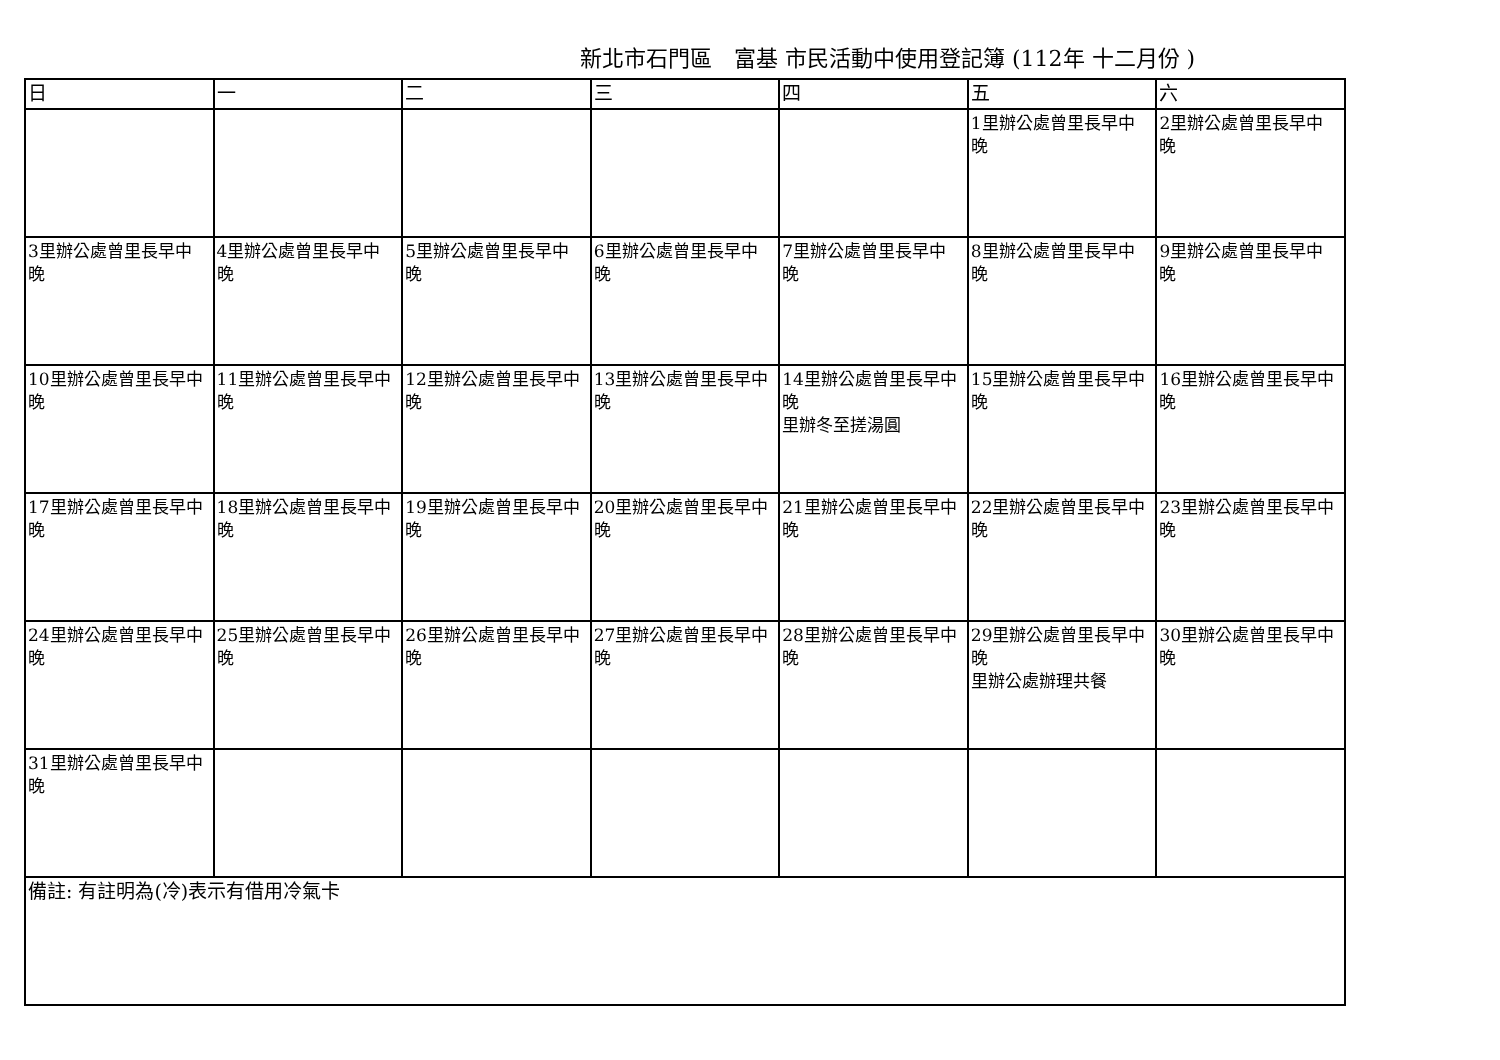新北市石門區　富基 市民活動中使用登記簿 (112年 十二月份 )
| 日 | 一 | 二 | 三 | 四 | 五 | 六 |
| --- | --- | --- | --- | --- | --- | --- |
| | | | | | 1里辦公處曾里長早中 晚 | 2里辦公處曾里長早中 晚 |
| 3里辦公處曾里長早中 晚 | 4里辦公處曾里長早中 晚 | 5里辦公處曾里長早中 晚 | 6里辦公處曾里長早中 晚 | 7里辦公處曾里長早中 晚 | 8里辦公處曾里長早中 晚 | 9里辦公處曾里長早中 晚 |
| 10里辦公處曾里長早中 晚 | 11里辦公處曾里長早中 晚 | 12里辦公處曾里長早中 晚 | 13里辦公處曾里長早中 晚 | 14里辦公處曾里長早中 晚 里辦冬至搓湯圓 | 15里辦公處曾里長早中 晚 | 16里辦公處曾里長早中 晚 |
| 17里辦公處曾里長早中 晚 | 18里辦公處曾里長早中 晚 | 19里辦公處曾里長早中 晚 | 20里辦公處曾里長早中 晚 | 21里辦公處曾里長早中 晚 | 22里辦公處曾里長早中 晚 | 23里辦公處曾里長早中 晚 |
| 24里辦公處曾里長早中 晚 | 25里辦公處曾里長早中 晚 | 26里辦公處曾里長早中 晚 | 27里辦公處曾里長早中 晚 | 28里辦公處曾里長早中 晚 | 29里辦公處曾里長早中 晚 里辦公處辦理共餐 | 30里辦公處曾里長早中 晚 |
| 31里辦公處曾里長早中 晚 | | | | | | |
| 備註: 有註明為(冷)表示有借用冷氣卡 | | | | | | |